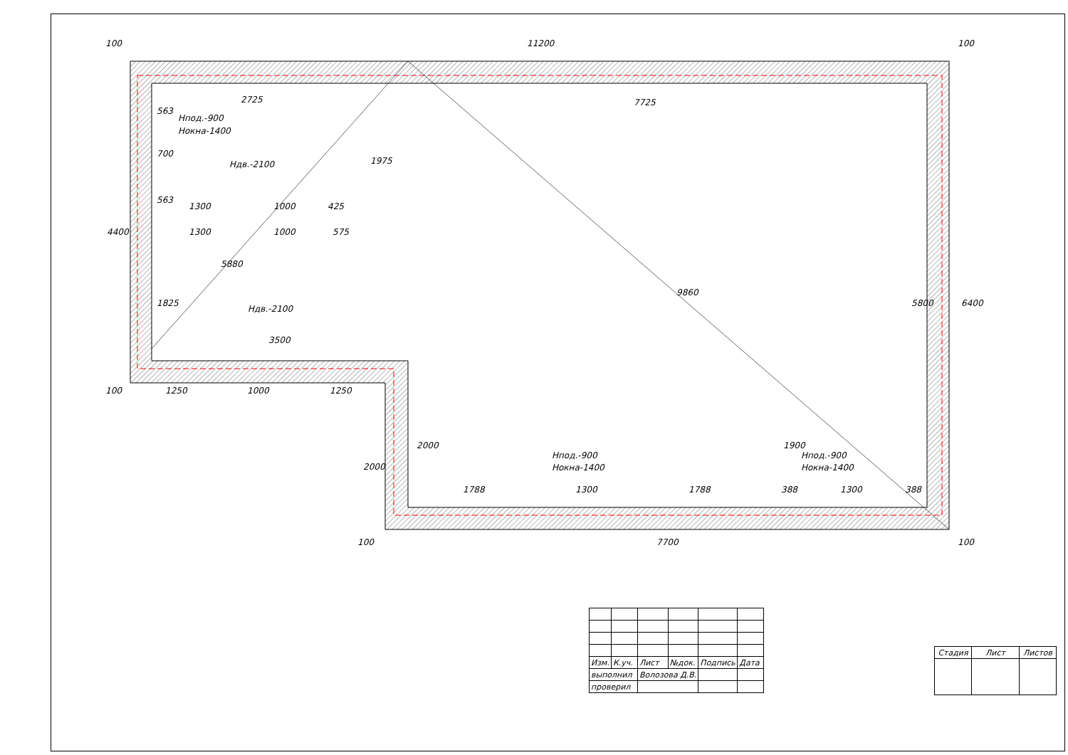100
11200
100
2725
7725
Нпод.-900
Нокна-1400
Ндв.-2100
1300
1000
425
1300
1000
575
5880
9860
Ндв.-2100
3500
100
1250
1000
1250
Нпод.-900
Нокна-1400
Нпод.-900
Нокна-1400
1788
1300
1788
388
1300
388
100
7700
100
4400
6400
5800
1825
1975
2000
2000
1900
563
700
563
| Изм. | К.уч. | Лист | №док. | Подпись | Дата |
| выполнил | | Волозова Д.В. | | | |
| проверил | | | | | |
| Стадия | Лист | Листов |